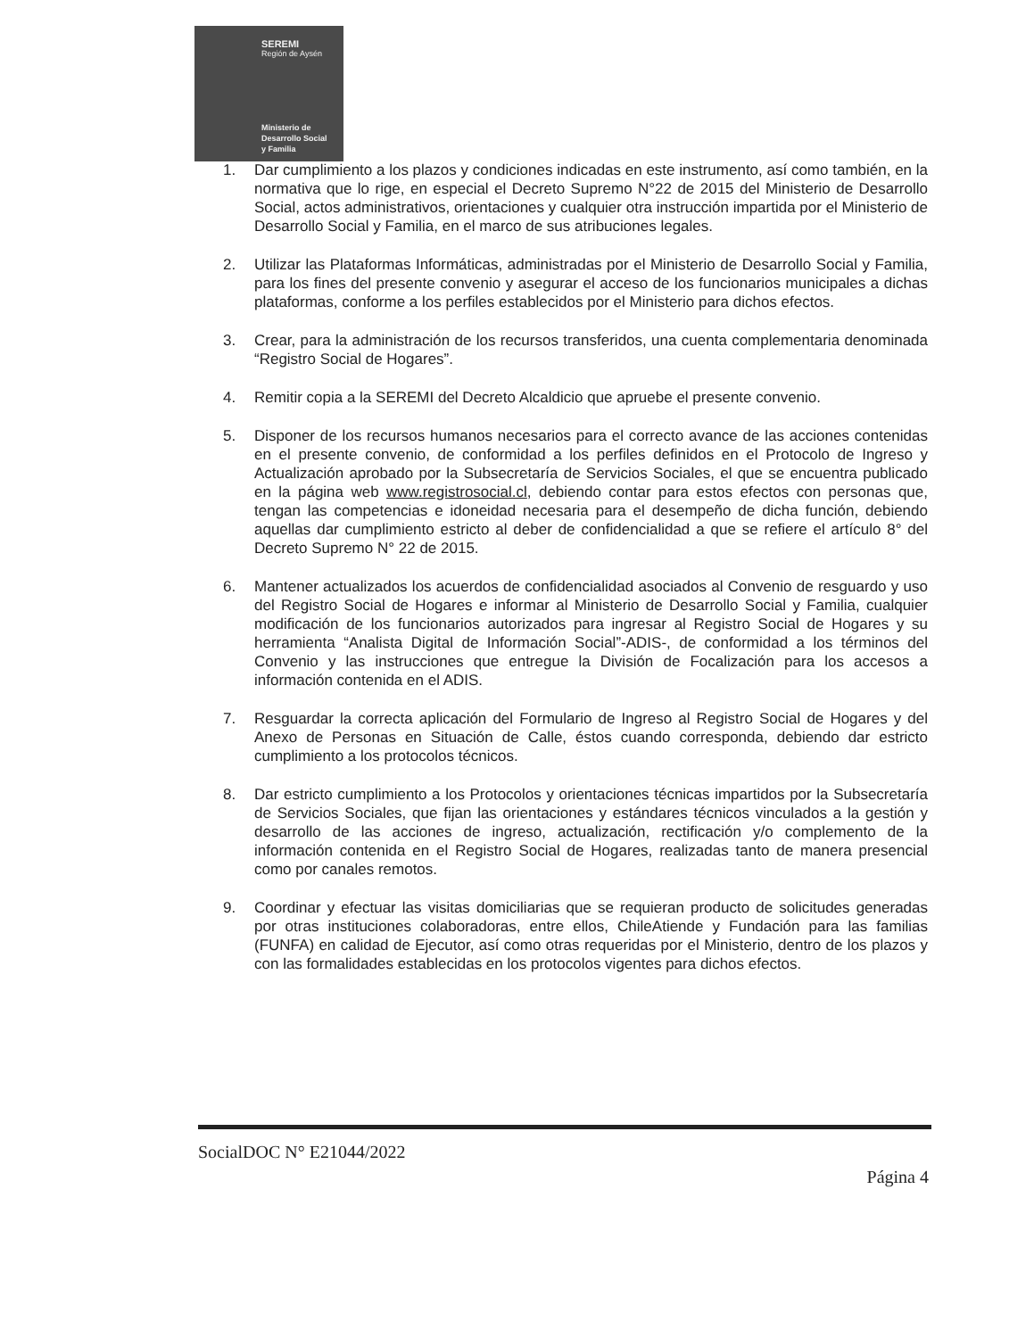SEREMI
Región de Aysén
Ministerio de
Desarrollo Social
y Familia
1. Dar cumplimiento a los plazos y condiciones indicadas en este instrumento, así como también, en la normativa que lo rige, en especial el Decreto Supremo N°22 de 2015 del Ministerio de Desarrollo Social, actos administrativos, orientaciones y cualquier otra instrucción impartida por el Ministerio de Desarrollo Social y Familia, en el marco de sus atribuciones legales.
2. Utilizar las Plataformas Informáticas, administradas por el Ministerio de Desarrollo Social y Familia, para los fines del presente convenio y asegurar el acceso de los funcionarios municipales a dichas plataformas, conforme a los perfiles establecidos por el Ministerio para dichos efectos.
3. Crear, para la administración de los recursos transferidos, una cuenta complementaria denominada “Registro Social de Hogares”.
4. Remitir copia a la SEREMI del Decreto Alcaldicio que apruebe el presente convenio.
5. Disponer de los recursos humanos necesarios para el correcto avance de las acciones contenidas en el presente convenio, de conformidad a los perfiles definidos en el Protocolo de Ingreso y Actualización aprobado por la Subsecretaría de Servicios Sociales, el que se encuentra publicado en la página web www.registrosocial.cl, debiendo contar para estos efectos con personas que, tengan las competencias e idoneidad necesaria para el desempeño de dicha función, debiendo aquellas dar cumplimiento estricto al deber de confidencialidad a que se refiere el artículo 8° del Decreto Supremo N° 22 de 2015.
6. Mantener actualizados los acuerdos de confidencialidad asociados al Convenio de resguardo y uso del Registro Social de Hogares e informar al Ministerio de Desarrollo Social y Familia, cualquier modificación de los funcionarios autorizados para ingresar al Registro Social de Hogares y su herramienta “Analista Digital de Información Social”-ADIS-, de conformidad a los términos del Convenio y las instrucciones que entregue la División de Focalización para los accesos a información contenida en el ADIS.
7. Resguardar la correcta aplicación del Formulario de Ingreso al Registro Social de Hogares y del Anexo de Personas en Situación de Calle, éstos cuando corresponda, debiendo dar estricto cumplimiento a los protocolos técnicos.
8. Dar estricto cumplimiento a los Protocolos y orientaciones técnicas impartidos por la Subsecretaría de Servicios Sociales, que fijan las orientaciones y estándares técnicos vinculados a la gestión y desarrollo de las acciones de ingreso, actualización, rectificación y/o complemento de la información contenida en el Registro Social de Hogares, realizadas tanto de manera presencial como por canales remotos.
9. Coordinar y efectuar las visitas domiciliarias que se requieran producto de solicitudes generadas por otras instituciones colaboradoras, entre ellos, ChileAtiende y Fundación para las familias (FUNFA) en calidad de Ejecutor, así como otras requeridas por el Ministerio, dentro de los plazos y con las formalidades establecidas en los protocolos vigentes para dichos efectos.
SocialDOC N° E21044/2022
Página 4